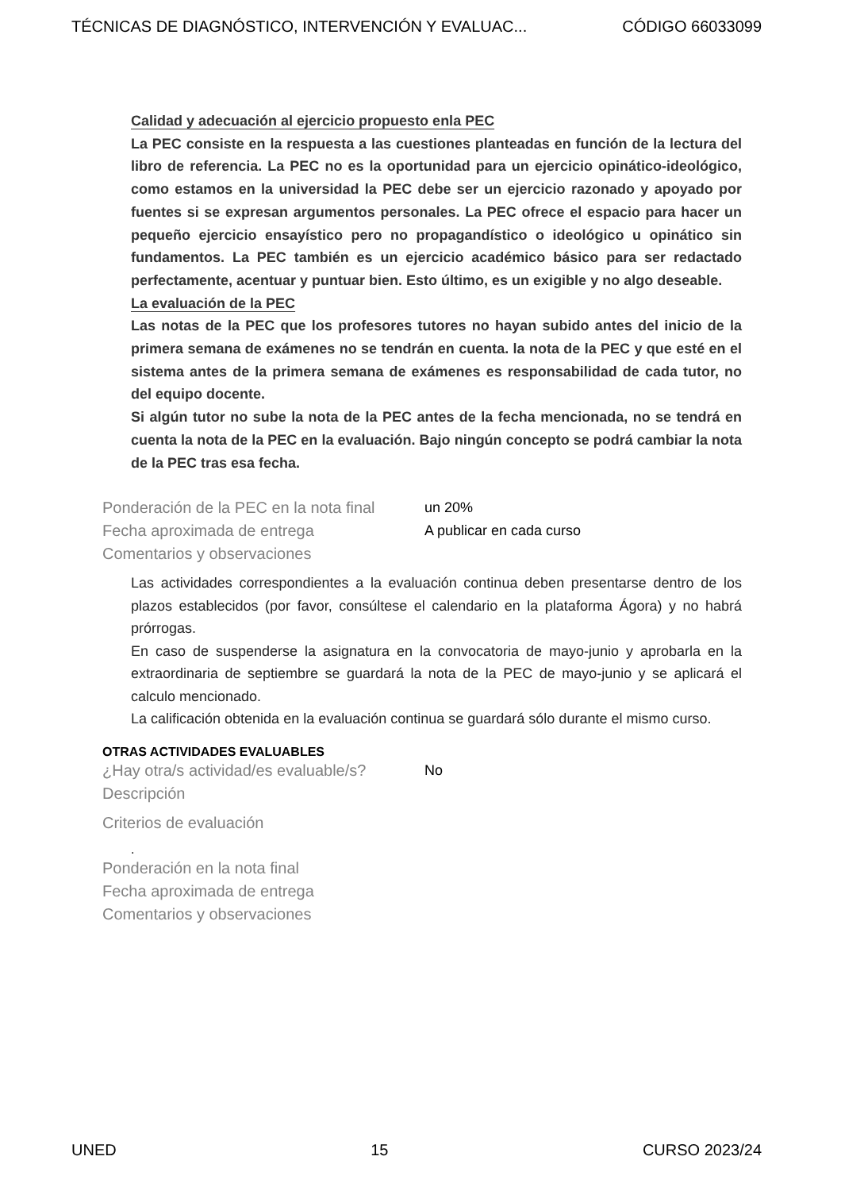TÉCNICAS DE DIAGNÓSTICO, INTERVENCIÓN Y EVALUAC... CÓDIGO 66033099
Calidad y adecuación al ejercicio propuesto enla PEC
La PEC consiste en la respuesta a las cuestiones planteadas en función de la lectura del libro de referencia. La PEC no es la oportunidad para un ejercicio opinático-ideológico, como estamos en la universidad la PEC debe ser un ejercicio razonado y apoyado por fuentes si se expresan argumentos personales. La PEC ofrece el espacio para hacer un pequeño ejercicio ensayístico pero no propagandístico o ideológico u opinático sin fundamentos. La PEC también es un ejercicio académico básico para ser redactado perfectamente, acentuar y puntuar bien. Esto último, es un exigible y no algo deseable.
La evaluación de la PEC
Las notas de la PEC que los profesores tutores no hayan subido antes del inicio de la primera semana de exámenes no se tendrán en cuenta. la nota de la PEC y que esté en el sistema antes de la primera semana de exámenes es responsabilidad de cada tutor, no del equipo docente.
Si algún tutor no sube la nota de la PEC antes de la fecha mencionada, no se tendrá en cuenta la nota de la PEC en la evaluación. Bajo ningún concepto se podrá cambiar la nota de la PEC tras esa fecha.
Ponderación de la PEC en la nota final un 20%
Fecha aproximada de entrega A publicar en cada curso
Comentarios y observaciones
Las actividades correspondientes a la evaluación continua deben presentarse dentro de los plazos establecidos (por favor, consúltese el calendario en la plataforma Ágora) y no habrá prórrogas.
En caso de suspenderse la asignatura en la convocatoria de mayo-junio y aprobarla en la extraordinaria de septiembre se guardará la nota de la PEC de mayo-junio y se aplicará el calculo mencionado.
La calificación obtenida en la evaluación continua se guardará sólo durante el mismo curso.
OTRAS ACTIVIDADES EVALUABLES
¿Hay otra/s actividad/es evaluable/s? No
Descripción
Criterios de evaluación
.
Ponderación en la nota final
Fecha aproximada de entrega
Comentarios y observaciones
UNED 15 CURSO 2023/24